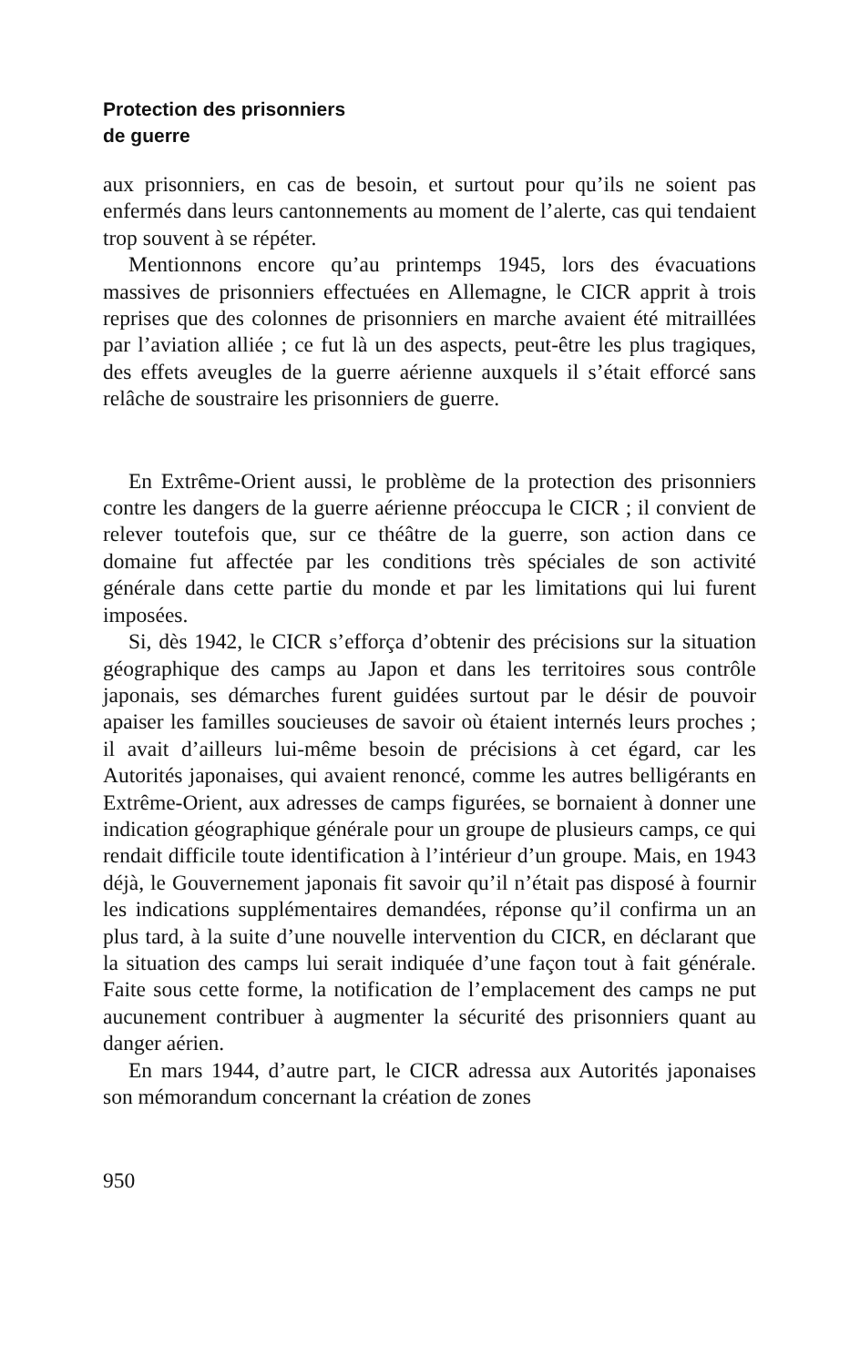Protection des prisonniers
de guerre
aux prisonniers, en cas de besoin, et surtout pour qu’ils ne soient pas enfermés dans leurs cantonnements au moment de l’alerte, cas qui tendaient trop souvent à se répéter.
Mentionnons encore qu’au printemps 1945, lors des évacuations massives de prisonniers effectuées en Allemagne, le CICR apprit à trois reprises que des colonnes de prisonniers en marche avaient été mitraillées par l’aviation alliée ; ce fut là un des aspects, peut-être les plus tragiques, des effets aveugles de la guerre aérienne auxquels il s’était efforcé sans relâche de soustraire les prisonniers de guerre.
En Extrême-Orient aussi, le problème de la protection des prisonniers contre les dangers de la guerre aérienne préoccupa le CICR ; il convient de relever toutefois que, sur ce théâtre de la guerre, son action dans ce domaine fut affectée par les conditions très spéciales de son activité générale dans cette partie du monde et par les limitations qui lui furent imposées.
Si, dès 1942, le CICR s’efforça d’obtenir des précisions sur la situation géographique des camps au Japon et dans les territoires sous contrôle japonais, ses démarches furent guidées surtout par le désir de pouvoir apaiser les familles soucieuses de savoir où étaient internés leurs proches ; il avait d’ailleurs lui-même besoin de précisions à cet égard, car les Autorités japonaises, qui avaient renoncé, comme les autres belligérants en Extrême-Orient, aux adresses de camps figurées, se bornaient à donner une indication géographique générale pour un groupe de plusieurs camps, ce qui rendait difficile toute identification à l’intérieur d’un groupe. Mais, en 1943 déjà, le Gouvernement japonais fit savoir qu’il n’était pas disposé à fournir les indications supplémentaires demandées, réponse qu’il confirma un an plus tard, à la suite d’une nouvelle intervention du CICR, en déclarant que la situation des camps lui serait indiquée d’une façon tout à fait générale. Faite sous cette forme, la notification de l’emplacement des camps ne put aucunement contribuer à augmenter la sécurité des prisonniers quant au danger aérien.
En mars 1944, d’autre part, le CICR adressa aux Autorités japonaises son mémorandum concernant la création de zones
950